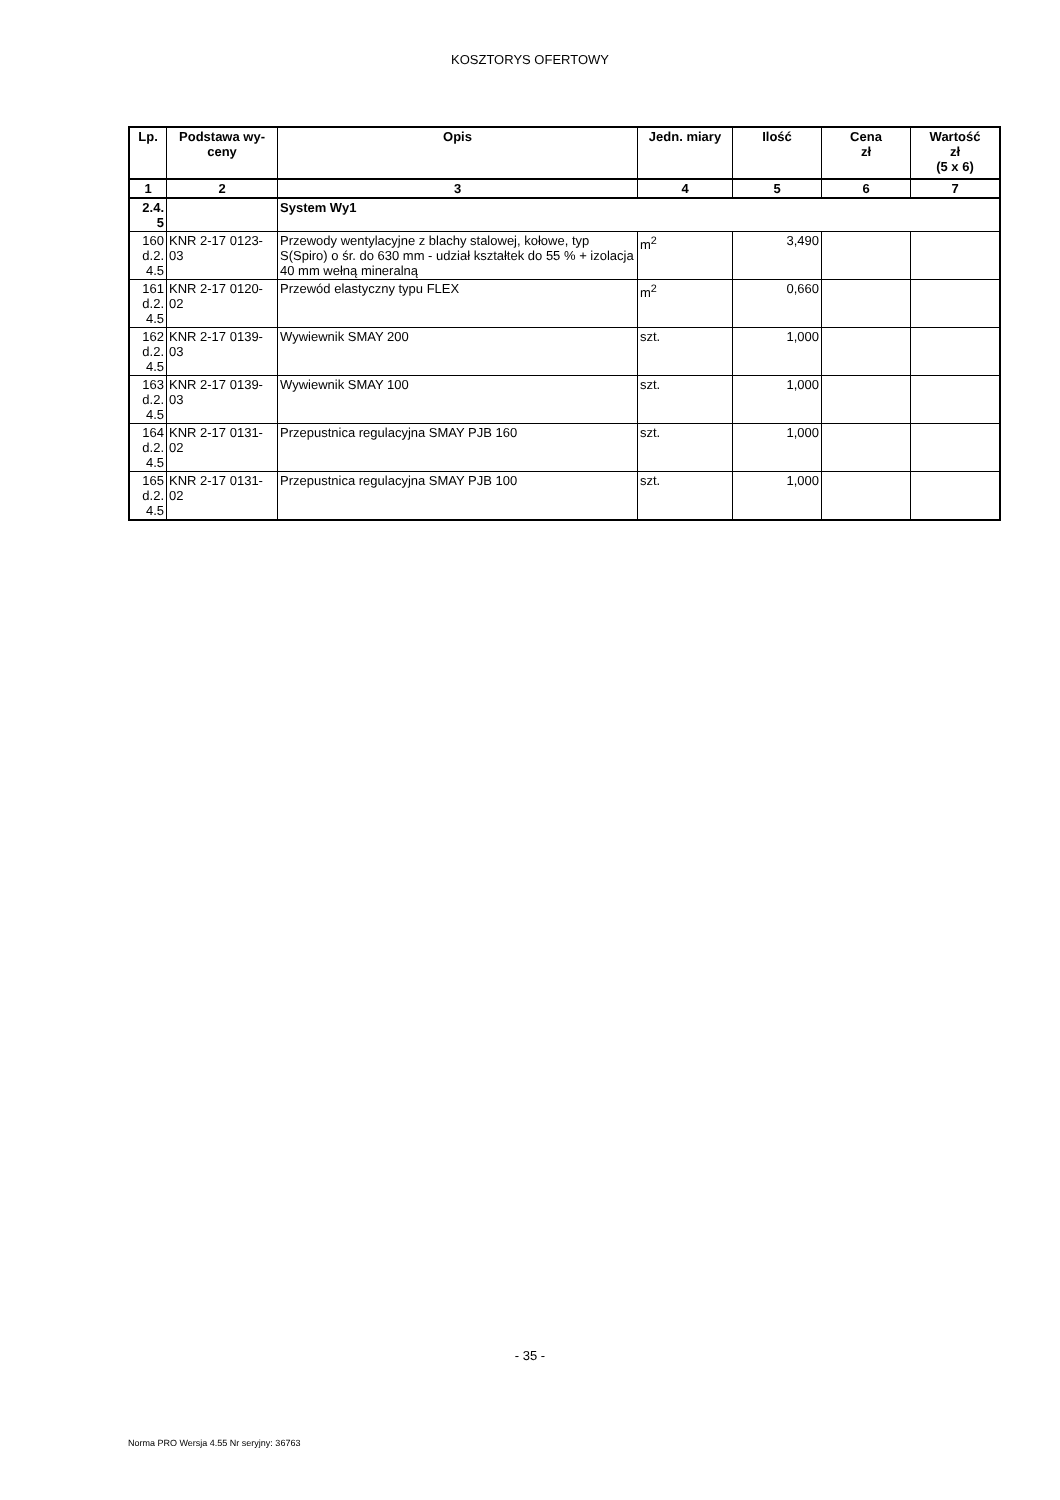KOSZTORYS OFERTOWY
| Lp. | Podstawa wy-ceny | Opis | Jedn. miary | Ilość | Cena zł | Wartość zł (5 x 6) |
| --- | --- | --- | --- | --- | --- | --- |
| 1 | 2 | 3 | 4 | 5 | 6 | 7 |
| 2.4. 5 | | System Wy1 | | | | |
| 160 d.2. 4.5 | KNR 2-17 0123-03 | Przewody wentylacyjne z blachy stalowej, kołowe, typ S(Spiro) o śr. do 630 mm - udział kształtek do 55 % + izolacja 40 mm wełną mineralną | m<sup>2</sup> | 3,490 | | |
| 161 d.2. 4.5 | KNR 2-17 0120-02 | Przewód elastyczny typu FLEX | m<sup>2</sup> | 0,660 | | |
| 162 d.2. 4.5 | KNR 2-17 0139-03 | Wywiewnik SMAY 200 | szt. | 1,000 | | |
| 163 d.2. 4.5 | KNR 2-17 0139-03 | Wywiewnik SMAY 100 | szt. | 1,000 | | |
| 164 d.2. 4.5 | KNR 2-17 0131-02 | Przepustnica regulacyjna SMAY PJB 160 | szt. | 1,000 | | |
| 165 d.2. 4.5 | KNR 2-17 0131-02 | Przepustnica regulacyjna SMAY PJB 100 | szt. | 1,000 | | |
- 35 -
Norma PRO Wersja 4.55 Nr seryjny: 36763